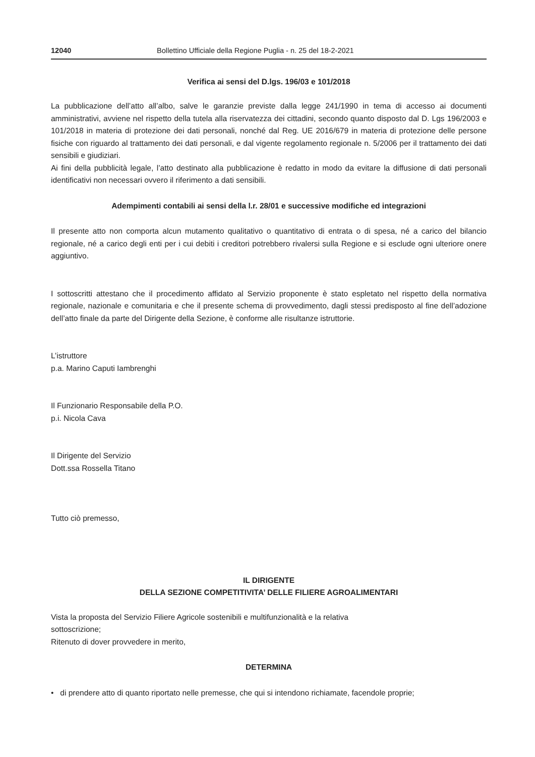12040 Bollettino Ufficiale della Regione Puglia - n. 25 del 18-2-2021
Verifica ai sensi del D.lgs. 196/03 e 101/2018
La pubblicazione dell’atto all’albo, salve le garanzie previste dalla legge 241/1990 in tema di accesso ai documenti amministrativi, avviene nel rispetto della tutela alla riservatezza dei cittadini, secondo quanto disposto dal D. Lgs 196/2003 e 101/2018 in materia di protezione dei dati personali, nonché dal Reg. UE 2016/679 in materia di protezione delle persone fisiche con riguardo al trattamento dei dati personali, e dal vigente regolamento regionale n. 5/2006 per il trattamento dei dati sensibili e giudiziari.
Ai fini della pubblicità legale, l’atto destinato alla pubblicazione è redatto in modo da evitare la diffusione di dati personali identificativi non necessari ovvero il riferimento a dati sensibili.
Adempimenti contabili ai sensi della l.r. 28/01 e successive modifiche ed integrazioni
Il presente atto non comporta alcun mutamento qualitativo o quantitativo di entrata o di spesa, né a carico del bilancio regionale, né a carico degli enti per i cui debiti i creditori potrebbero rivalersi sulla Regione e si esclude ogni ulteriore onere aggiuntivo.
I sottoscritti attestano che il procedimento affidato al Servizio proponente è stato espletato nel rispetto della normativa regionale, nazionale e comunitaria e che il presente schema di provvedimento, dagli stessi predisposto al fine dell’adozione dell’atto finale da parte del Dirigente della Sezione, è conforme alle risultanze istruttorie.
L’istruttore
p.a. Marino Caputi Iambrenghi
Il Funzionario Responsabile della P.O.
p.i. Nicola Cava
Il Dirigente del Servizio
Dott.ssa Rossella Titano
Tutto ciò premesso,
IL DIRIGENTE
DELLA SEZIONE COMPETITIVITA’ DELLE FILIERE AGROALIMENTARI
Vista la proposta del Servizio Filiere Agricole sostenibili e multifunzionalità e la relativa
sottoscrizione;
Ritenuto di dover provvedere in merito,
DETERMINA
• di prendere atto di quanto riportato nelle premesse, che qui si intendono richiamate, facendole proprie;